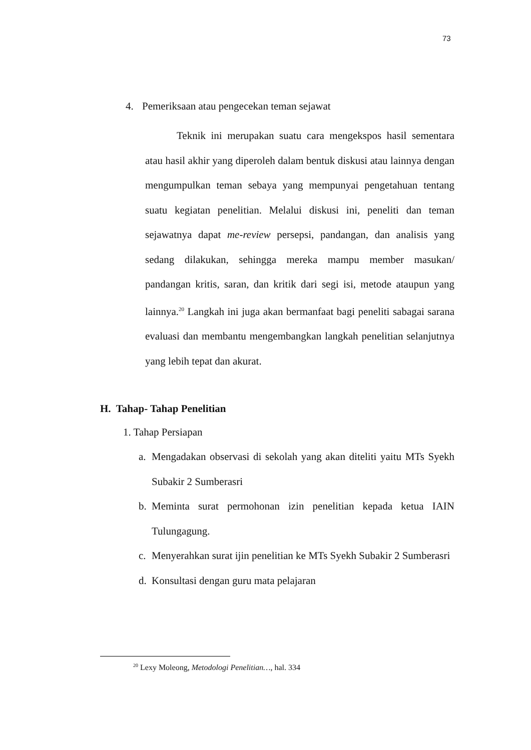73
4. Pemeriksaan atau pengecekan teman sejawat
Teknik ini merupakan suatu cara mengekspos hasil sementara atau hasil akhir yang diperoleh dalam bentuk diskusi atau lainnya dengan mengumpulkan teman sebaya yang mempunyai pengetahuan tentang suatu kegiatan penelitian. Melalui diskusi ini, peneliti dan teman sejawatnya dapat me-review persepsi, pandangan, dan analisis yang sedang dilakukan, sehingga mereka mampu member masukan/ pandangan kritis, saran, dan kritik dari segi isi, metode ataupun yang lainnya.<sup>20</sup> Langkah ini juga akan bermanfaat bagi peneliti sabagai sarana evaluasi dan membantu mengembangkan langkah penelitian selanjutnya yang lebih tepat dan akurat.
H. Tahap- Tahap Penelitian
1. Tahap Persiapan
a. Mengadakan observasi di sekolah yang akan diteliti yaitu MTs Syekh Subakir 2 Sumberasri
b. Meminta surat permohonan izin penelitian kepada ketua IAIN Tulungagung.
c. Menyerahkan surat ijin penelitian ke MTs Syekh Subakir 2 Sumberasri
d. Konsultasi dengan guru mata pelajaran
<sup>20</sup> Lexy Moleong, Metodologi Penelitian…, hal. 334